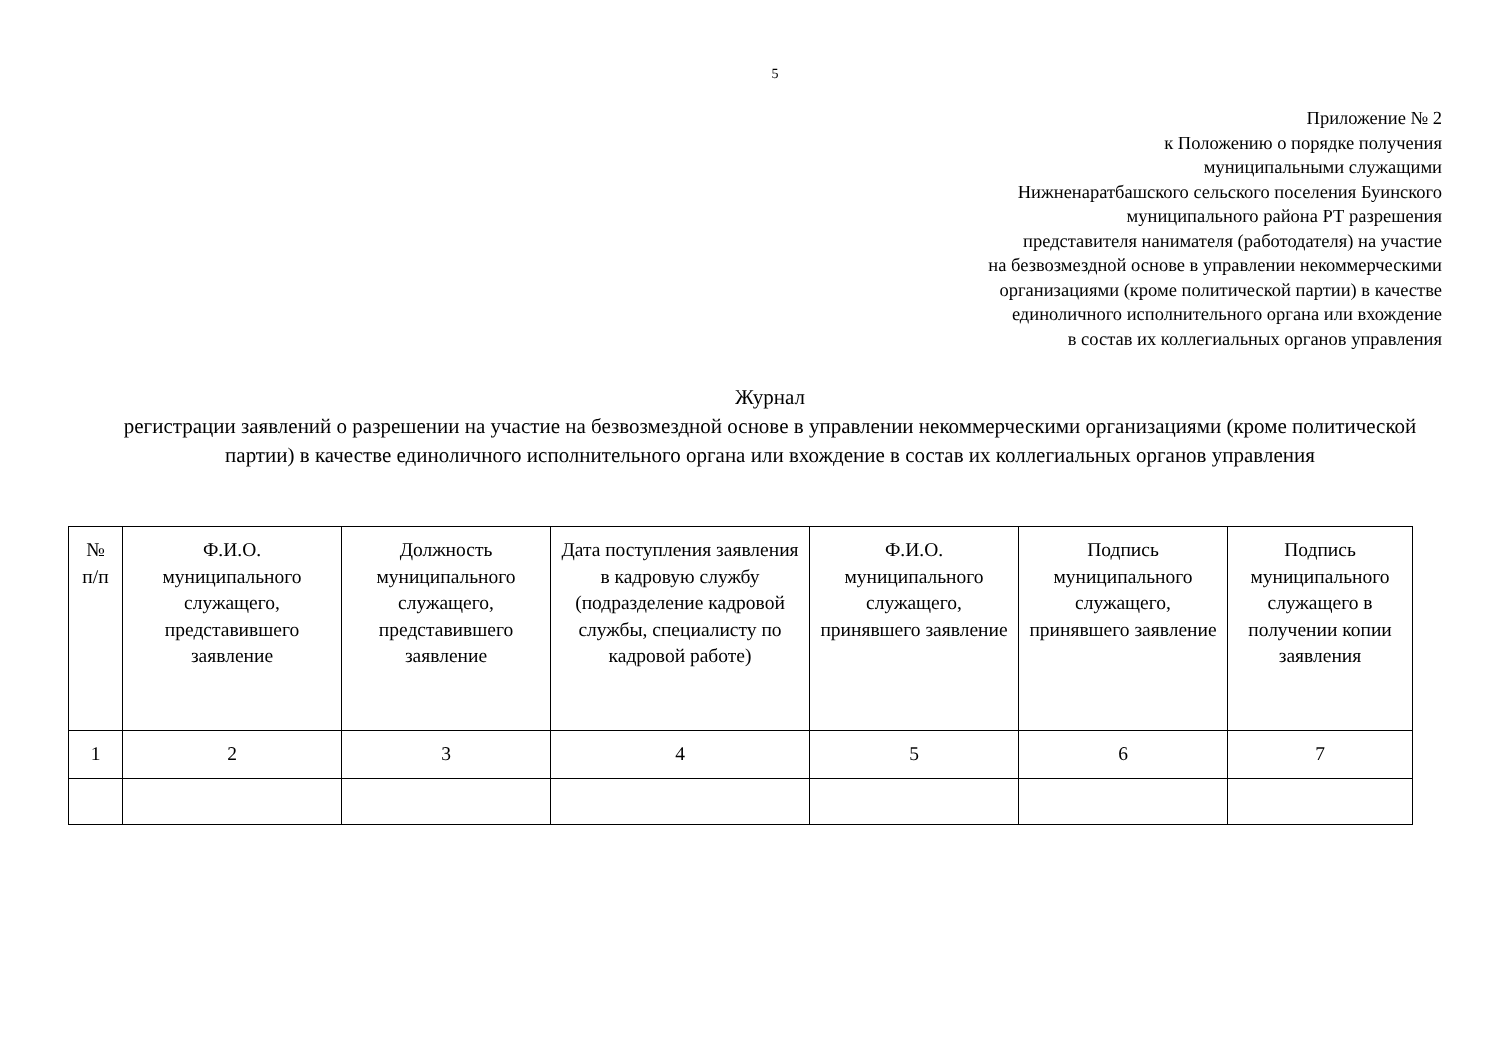5
Приложение № 2
к Положению о порядке получения
муниципальными служащими
Нижненаратбашского сельского поселения Буинского
муниципального района РТ разрешения
представителя нанимателя (работодателя) на участие
на безвозмездной основе в управлении некоммерческими
организациями (кроме политической партии) в качестве
единоличного исполнительного органа или вхождение
в состав их коллегиальных органов управления
Журнал
регистрации заявлений о разрешении на участие на безвозмездной основе в управлении некоммерческими организациями (кроме политической партии) в качестве единоличного исполнительного органа или вхождение в состав их коллегиальных органов управления
| № п/п | Ф.И.О. муниципального служащего, представившего заявление | Должность муниципального служащего, представившего заявление | Дата поступления заявления в кадровую службу (подразделение кадровой службы, специалисту по кадровой работе) | Ф.И.О. муниципального служащего, принявшего заявление | Подпись муниципального служащего, принявшего заявление | Подпись муниципального служащего в получении копии заявления |
| --- | --- | --- | --- | --- | --- | --- |
| 1 | 2 | 3 | 4 | 5 | 6 | 7 |